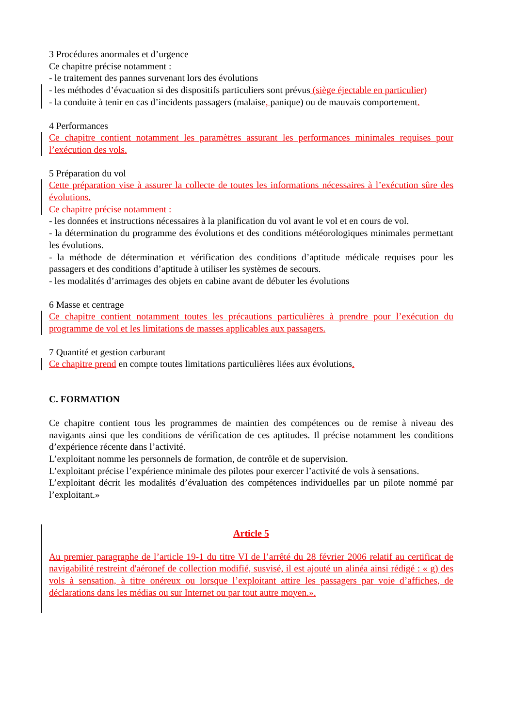3 Procédures anormales et d’urgence
Ce chapitre précise notamment :
- le traitement des pannes survenant lors des évolutions
- les méthodes d’évacuation si des dispositifs particuliers sont prévus (siège éjectable en particulier)
- la conduite à tenir en cas d’incidents passagers (malaise, panique) ou de mauvais comportement.
4 Performances
Ce chapitre contient notamment les paramètres assurant les performances minimales requises pour l’exécution des vols.
5 Préparation du vol
Cette préparation vise à assurer la collecte de toutes les informations nécessaires à l’exécution sûre des évolutions.
Ce chapitre précise notamment :
- les données et instructions nécessaires à la planification du vol avant le vol et en cours de vol.
- la détermination du programme des évolutions et des conditions météorologiques minimales permettant les évolutions.
- la méthode de détermination et vérification des conditions d’aptitude médicale requises pour les passagers et des conditions d’aptitude à utiliser les systèmes de secours.
- les modalités d’arrimages des objets en cabine avant de débuter les évolutions
6 Masse et centrage
Ce chapitre contient notamment toutes les précautions particulières à prendre pour l’exécution du programme de vol et les limitations de masses applicables aux passagers.
7 Quantité et gestion carburant
Ce chapitre prend en compte toutes limitations particulières liées aux évolutions.
C. FORMATION
Ce chapitre contient tous les programmes de maintien des compétences ou de remise à niveau des navigants ainsi que les conditions de vérification de ces aptitudes. Il précise notamment les conditions d’expérience récente dans l’activité.
L’exploitant nomme les personnels de formation, de contrôle et de supervision.
L’exploitant précise l’expérience minimale des pilotes pour exercer l’activité de vols à sensations.
L’exploitant décrit les modalités d’évaluation des compétences individuelles par un pilote nommé par l’exploitant.»
Article 5
Au premier paragraphe de l’article 19-1 du titre VI de l’arrêté du 28 février 2006 relatif au certificat de navigabilité restreint d'aéronef de collection modifié, susvisé, il est ajouté un alinéa ainsi rédigé : « g) des vols à sensation, à titre onéreux ou lorsque l’exploitant attire les passagers par voie d’affiches, de déclarations dans les médias ou sur Internet ou par tout autre moyen.».